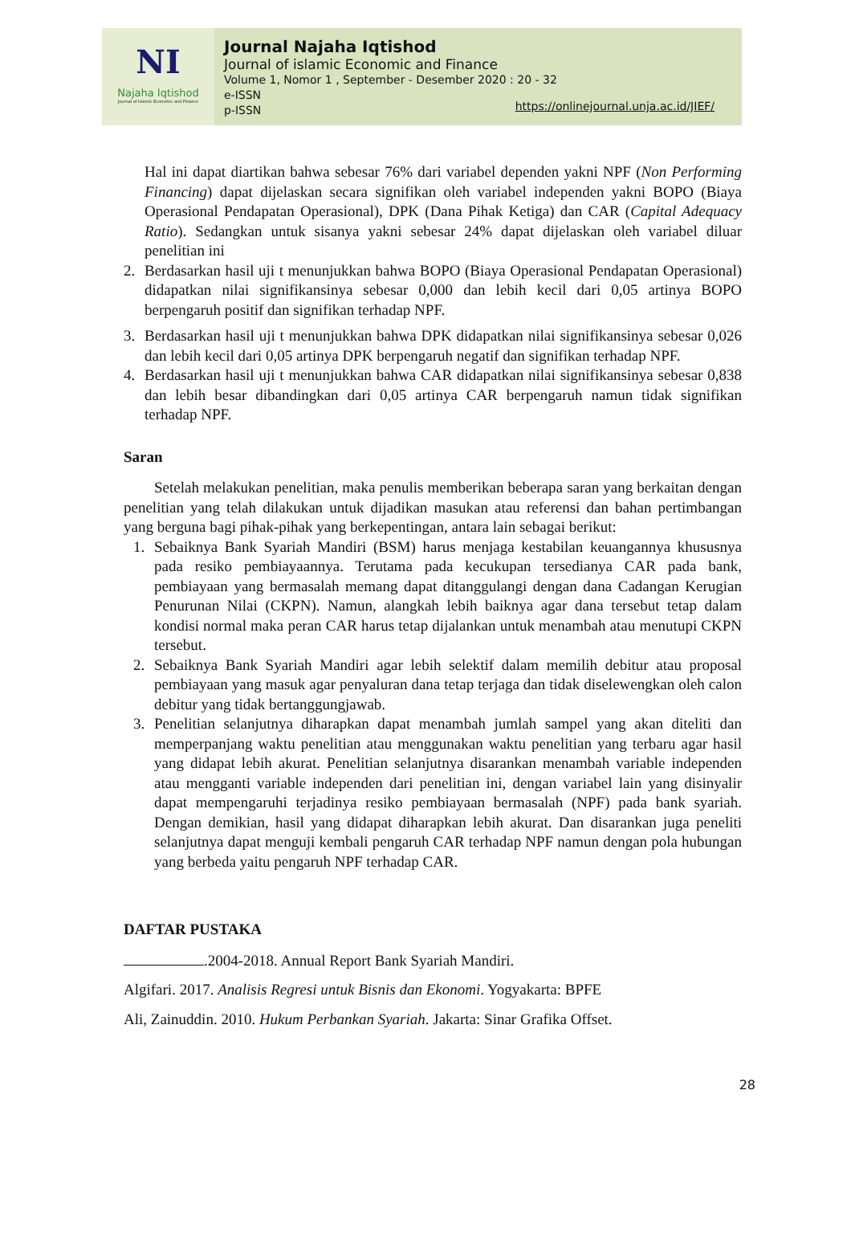NI
Najaha Iqtishod
Journal of Islamic Economic and Finance
Journal Najaha Iqtishod
Journal of islamic Economic and Finance
Volume 1, Nomor 1 , September - Desember 2020 : 20 - 32
e-ISSN
p-ISSN
https://onlinejournal.unja.ac.id/JIEF/
Hal ini dapat diartikan bahwa sebesar 76% dari variabel dependen yakni NPF (Non Performing Financing) dapat dijelaskan secara signifikan oleh variabel independen yakni BOPO (Biaya Operasional Pendapatan Operasional), DPK (Dana Pihak Ketiga) dan CAR (Capital Adequacy Ratio). Sedangkan untuk sisanya yakni sebesar 24% dapat dijelaskan oleh variabel diluar penelitian ini
2. Berdasarkan hasil uji t menunjukkan bahwa BOPO (Biaya Operasional Pendapatan Operasional) didapatkan nilai signifikansinya sebesar 0,000 dan lebih kecil dari 0,05 artinya BOPO berpengaruh positif dan signifikan terhadap NPF.
3. Berdasarkan hasil uji t menunjukkan bahwa DPK didapatkan nilai signifikansinya sebesar 0,026 dan lebih kecil dari 0,05 artinya DPK berpengaruh negatif dan signifikan terhadap NPF.
4. Berdasarkan hasil uji t menunjukkan bahwa CAR didapatkan nilai signifikansinya sebesar 0,838 dan lebih besar dibandingkan dari 0,05 artinya CAR berpengaruh namun tidak signifikan terhadap NPF.
Saran
Setelah melakukan penelitian, maka penulis memberikan beberapa saran yang berkaitan dengan penelitian yang telah dilakukan untuk dijadikan masukan atau referensi dan bahan pertimbangan yang berguna bagi pihak-pihak yang berkepentingan, antara lain sebagai berikut:
1. Sebaiknya Bank Syariah Mandiri (BSM) harus menjaga kestabilan keuangannya khususnya pada resiko pembiayaannya. Terutama pada kecukupan tersedianya CAR pada bank, pembiayaan yang bermasalah memang dapat ditanggulangi dengan dana Cadangan Kerugian Penurunan Nilai (CKPN). Namun, alangkah lebih baiknya agar dana tersebut tetap dalam kondisi normal maka peran CAR harus tetap dijalankan untuk menambah atau menutupi CKPN tersebut.
2. Sebaiknya Bank Syariah Mandiri agar lebih selektif dalam memilih debitur atau proposal pembiayaan yang masuk agar penyaluran dana tetap terjaga dan tidak diselewengkan oleh calon debitur yang tidak bertanggungjawab.
3. Penelitian selanjutnya diharapkan dapat menambah jumlah sampel yang akan diteliti dan memperpanjang waktu penelitian atau menggunakan waktu penelitian yang terbaru agar hasil yang didapat lebih akurat. Penelitian selanjutnya disarankan menambah variable independen atau mengganti variable independen dari penelitian ini, dengan variabel lain yang disinyalir dapat mempengaruhi terjadinya resiko pembiayaan bermasalah (NPF) pada bank syariah. Dengan demikian, hasil yang didapat diharapkan lebih akurat. Dan disarankan juga peneliti selanjutnya dapat menguji kembali pengaruh CAR terhadap NPF namun dengan pola hubungan yang berbeda yaitu pengaruh NPF terhadap CAR.
DAFTAR PUSTAKA
.2004-2018. Annual Report Bank Syariah Mandiri.
Algifari. 2017. Analisis Regresi untuk Bisnis dan Ekonomi. Yogyakarta: BPFE
Ali, Zainuddin. 2010. Hukum Perbankan Syariah. Jakarta: Sinar Grafika Offset.
28